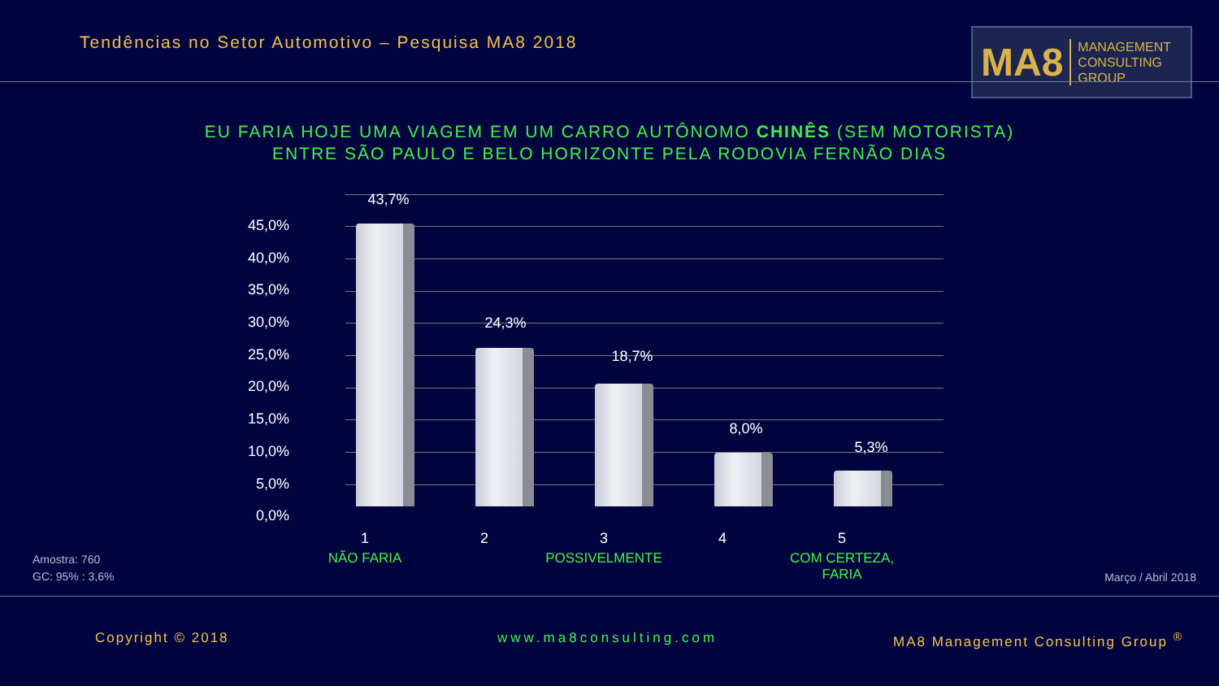Tendências no Setor Automotivo – Pesquisa MA8 2018
MA8 MANAGEMENT
CONSULTING GROUP
EU FARIA HOJE UMA VIAGEM EM UM CARRO AUTÔNOMO CHINÊS (SEM MOTORISTA)
ENTRE SÃO PAULO E BELO HORIZONTE PELA RODOVIA FERNÃO DIAS
45,0%
40,0%
35,0%
30,0%
25,0%
20,0%
15,0%
10,0%
5,0%
0,0%
43,7%
24,3%
18,7%
8,0%
5,3%
1
NÃO FARIA
2
3
POSSIVELMENTE
4
5
COM CERTEZA,
FARIA
Amostra: 760
GC: 95% : 3,6%
Março / Abril 2018
Copyright © 2018 www.ma8consulting.com
MA8 Management Consulting Group <sup>®</sup>